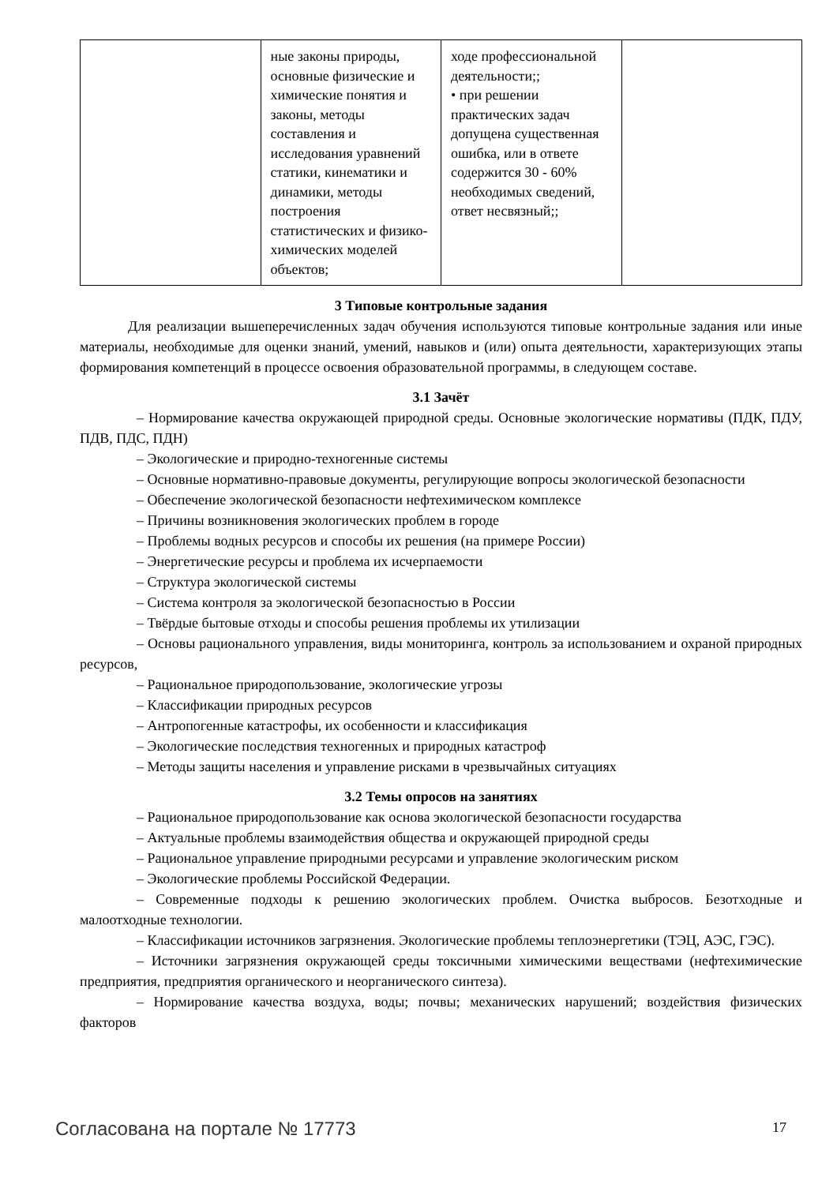| | ные законы природы, основные физические и химические понятия и законы, методы составления и исследования уравнений статики, кинематики и динамики, методы построения статистических и физико-химических моделей объектов; | ходе профессиональной деятельности;; • при решении практических задач допущена существенная ошибка, или в ответе содержится 30 - 60% необходимых сведений, ответ несвязный;; | |
3 Типовые контрольные задания
Для реализации вышеперечисленных задач обучения используются типовые контрольные задания или иные материалы, необходимые для оценки знаний, умений, навыков и (или) опыта деятельности, характеризующих этапы формирования компетенций в процессе освоения образовательной программы, в следующем составе.
3.1 Зачёт
– Нормирование качества окружающей природной среды. Основные экологические нормативы (ПДК, ПДУ, ПДВ, ПДС, ПДН)
– Экологические и природно-техногенные системы
– Основные нормативно-правовые документы, регулирующие вопросы экологической безопасности
– Обеспечение экологической безопасности нефтехимическом комплексе
– Причины возникновения экологических проблем в городе
– Проблемы водных ресурсов и способы их решения (на примере России)
– Энергетические ресурсы и проблема их исчерпаемости
– Структура экологической системы
– Система контроля за экологической безопасностью в России
– Твёрдые бытовые отходы и способы решения проблемы их утилизации
– Основы рационального управления, виды мониторинга, контроль за использованием и охраной природных ресурсов,
– Рациональное природопользование, экологические угрозы
– Классификации природных ресурсов
– Антропогенные катастрофы, их особенности и классификация
– Экологические последствия техногенных и природных катастроф
– Методы защиты населения и управление рисками в чрезвычайных ситуациях
3.2 Темы опросов на занятиях
– Рациональное природопользование как основа экологической безопасности государства
– Актуальные проблемы взаимодействия общества и окружающей природной среды
– Рациональное управление природными ресурсами и управление экологическим риском
– Экологические проблемы Российской Федерации.
– Современные подходы к решению экологических проблем. Очистка выбросов. Безотходные и малоотходные технологии.
– Классификации источников загрязнения. Экологические проблемы теплоэнергетики (ТЭЦ, АЭС, ГЭС).
– Источники загрязнения окружающей среды токсичными химическими веществами (нефтехимические предприятия, предприятия органического и неорганического синтеза).
– Нормирование качества воздуха, воды; почвы; механических нарушений; воздействия физических факторов
Согласована на портале № 17773 17